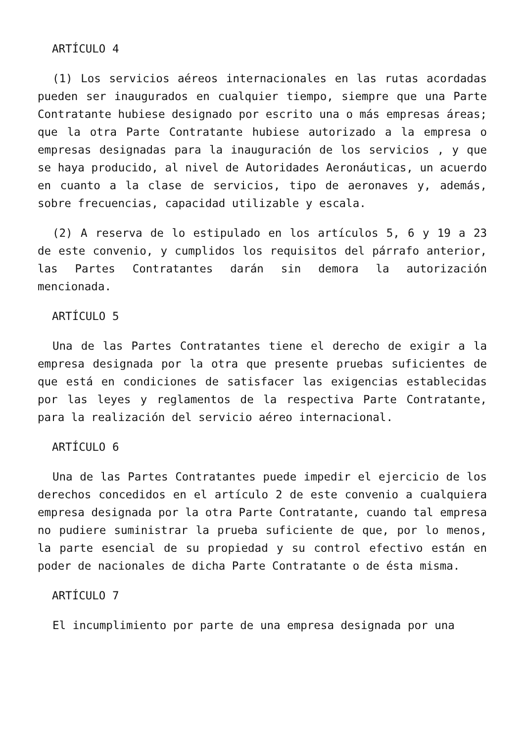ARTÍCULO 4
(1) Los servicios aéreos internacionales en las rutas acordadas pueden ser inaugurados en cualquier tiempo, siempre que una Parte Contratante hubiese designado por escrito una o más empresas áreas; que la otra Parte Contratante hubiese autorizado a la empresa o empresas designadas para la inauguración de los servicios , y que se haya producido, al nivel de Autoridades Aeronáuticas, un acuerdo en cuanto a la clase de servicios, tipo de aeronaves y, además, sobre frecuencias, capacidad utilizable y escala.
(2) A reserva de lo estipulado en los artículos 5, 6 y 19 a 23 de este convenio, y cumplidos los requisitos del párrafo anterior, las Partes Contratantes darán sin demora la autorización mencionada.
ARTÍCULO 5
Una de las Partes Contratantes tiene el derecho de exigir a la empresa designada por la otra que presente pruebas suficientes de que está en condiciones de satisfacer las exigencias establecidas por las leyes y reglamentos de la respectiva Parte Contratante, para la realización del servicio aéreo internacional.
ARTÍCULO 6
Una de las Partes Contratantes puede impedir el ejercicio de los derechos concedidos en el artículo 2 de este convenio a cualquiera empresa designada por la otra Parte Contratante, cuando tal empresa no pudiere suministrar la prueba suficiente de que, por lo menos, la parte esencial de su propiedad y su control efectivo están en poder de nacionales de dicha Parte Contratante o de ésta misma.
ARTÍCULO 7
El incumplimiento por parte de una empresa designada por una